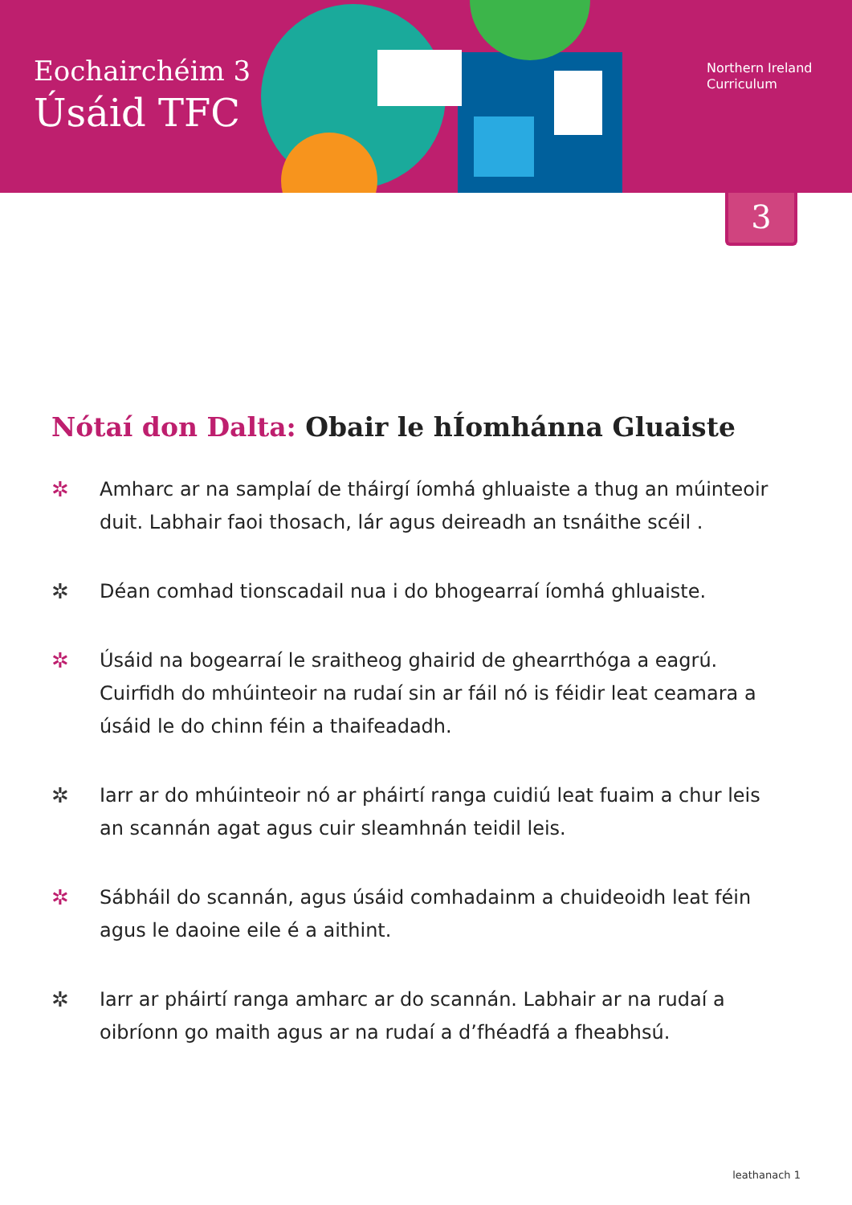Eochairchéim 3
Úsáid TFC
Northern Ireland
Curriculum
3
Nótaí don Dalta: Obair le hÍomhánna Gluaiste
✲ Amharc ar na samplaí de tháirgí íomhá ghluaiste a thug an múinteoir duit. Labhair faoi thosach, lár agus deireadh an tsnáithe scéil .
✲ Déan comhad tionscadail nua i do bhogearraí íomhá ghluaiste.
✲ Úsáid na bogearraí le sraitheog ghairid de ghearrthóga a eagrú. Cuirfidh do mhúinteoir na rudaí sin ar fáil nó is féidir leat ceamara a úsáid le do chinn féin a thaifeadadh.
✲ Iarr ar do mhúinteoir nó ar pháirtí ranga cuidiú leat fuaim a chur leis an scannán agat agus cuir sleamhnán teidil leis.
✲ Sábháil do scannán, agus úsáid comhadainm a chuideoidh leat féin agus le daoine eile é a aithint.
✲ Iarr ar pháirtí ranga amharc ar do scannán. Labhair ar na rudaí a oibríonn go maith agus ar na rudaí a d’fhéadfá a fheabhsú.
leathanach 1